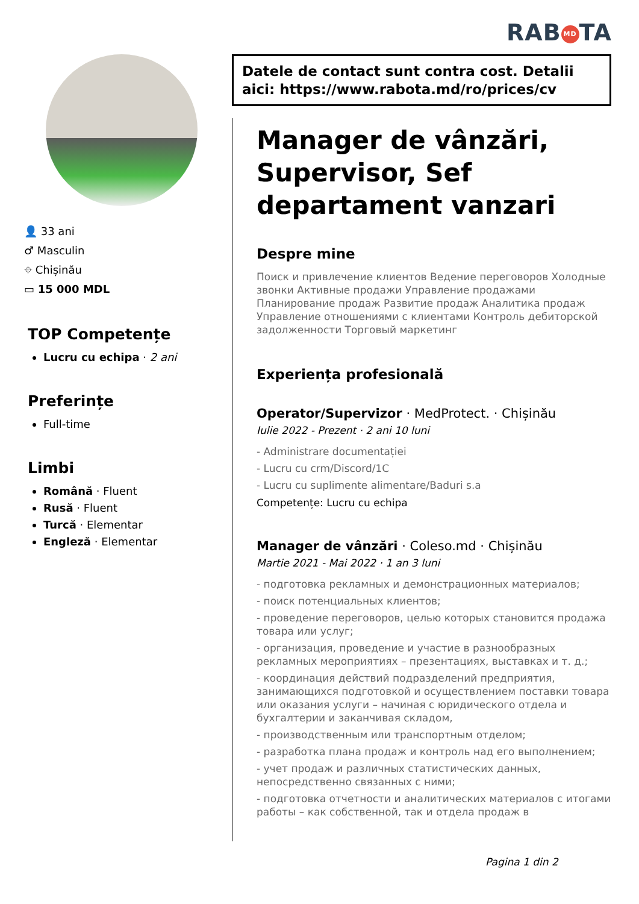RAB MD TA
👤 33 ani
♂ Masculin
⌖ Chișinău
▭ 15 000 MDL
TOP Competențe
Lucru cu echipa · 2 ani
Preferințe
Full-time
Limbi
Română · Fluent
Rusă · Fluent
Turcă · Elementar
Engleză · Elementar
Datele de contact sunt contra cost. Detalii aici: https://www.rabota.md/ro/prices/cv
Manager de vânzări, Supervisor, Sef departament vanzari
Despre mine
Поиск и привлечение клиентов Ведение переговоров Холодные звонки Активные продажи Управление продажами Планирование продаж Развитие продаж Аналитика продаж Управление отношениями с клиентами Контроль дебиторской задолженности Торговый маркетинг
Experiența profesională
Operator/Supervizor · MedProtect. · Chișinău
Iulie 2022 - Prezent · 2 ani 10 luni
- Administrare documentației
- Lucru cu crm/Discord/1C
- Lucru cu suplimente alimentare/Baduri s.a
Competențe: Lucru cu echipa
Manager de vânzări · Coleso.md · Chișinău
Martie 2021 - Mai 2022 · 1 an 3 luni
- подготовка рекламных и демонстрационных материалов;
- поиск потенциальных клиентов;
- проведение переговоров, целью которых становится продажа товара или услуг;
- организация, проведение и участие в разнообразных рекламных мероприятиях – презентациях, выставках и т. д.;
- координация действий подразделений предприятия, занимающихся подготовкой и осуществлением поставки товара или оказания услуги – начиная с юридического отдела и бухгалтерии и заканчивая складом,
- производственным или транспортным отделом;
- разработка плана продаж и контроль над его выполнением;
- учет продаж и различных статистических данных, непосредственно связанных с ними;
- подготовка отчетности и аналитических материалов с итогами работы – как собственной, так и отдела продаж в
Pagina 1 din 2